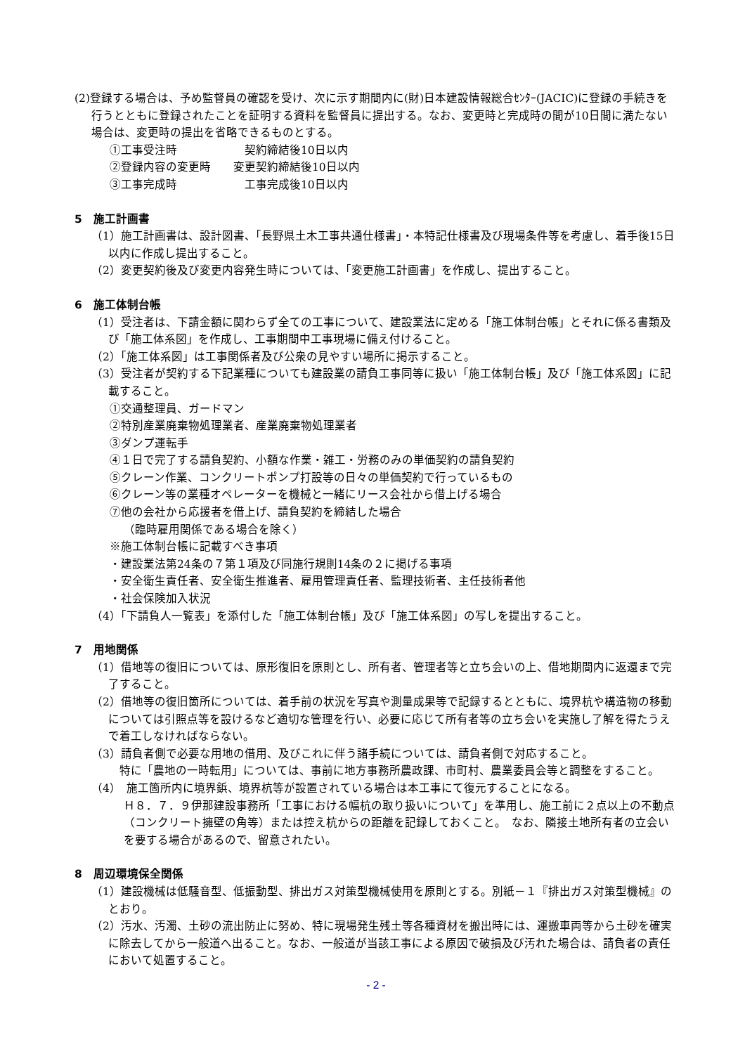(2)登録する場合は、予め監督員の確認を受け、次に示す期間内に(財)日本建設情報総合ｾﾝﾀｰ(JACIC)に登録の手続きを行うとともに登録されたことを証明する資料を監督員に提出する。なお、変更時と完成時の間が10日間に満たない場合は、変更時の提出を省略できるものとする。
①工事受注時　　　　　　契約締結後10日以内
②登録内容の変更時　　変更契約締結後10日以内
③工事完成時　　　　　　工事完成後10日以内
5　施工計画書
（1）施工計画書は、設計図書、「長野県土木工事共通仕様書」・本特記仕様書及び現場条件等を考慮し、着手後15日以内に作成し提出すること。
（2）変更契約後及び変更内容発生時については、「変更施工計画書」を作成し、提出すること。
6　施工体制台帳
（1）受注者は、下請金額に関わらず全ての工事について、建設業法に定める「施工体制台帳」とそれに係る書類及び「施工体系図」を作成し、工事期間中工事現場に備え付けること。
（2）「施工体系図」は工事関係者及び公衆の見やすい場所に掲示すること。
（3）受注者が契約する下記業種についても建設業の請負工事同等に扱い「施工体制台帳」及び「施工体系図」に記載すること。
①交通整理員、ガードマン
②特別産業廃棄物処理業者、産業廃棄物処理業者
③ダンプ運転手
④１日で完了する請負契約、小額な作業・雑工・労務のみの単価契約の請負契約
⑤クレーン作業、コンクリートポンプ打設等の日々の単価契約で行っているもの
⑥クレーン等の業種オペレーターを機械と一緒にリース会社から借上げる場合
⑦他の会社から応援者を借上げ、請負契約を締結した場合
（臨時雇用関係である場合を除く）
※施工体制台帳に記載すべき事項
・建設業法第24条の７第１項及び同施行規則14条の２に掲げる事項
・安全衛生責任者、安全衛生推進者、雇用管理責任者、監理技術者、主任技術者他
・社会保険加入状況
（4）「下請負人一覧表」を添付した「施工体制台帳」及び「施工体系図」の写しを提出すること。
7　用地関係
（1）借地等の復旧については、原形復旧を原則とし、所有者、管理者等と立ち会いの上、借地期間内に返還まで完了すること。
（2）借地等の復旧箇所については、着手前の状況を写真や測量成果等で記録するとともに、境界杭や構造物の移動については引照点等を設けるなど適切な管理を行い、必要に応じて所有者等の立ち会いを実施し了解を得たうえで着工しなければならない。
（3）請負者側で必要な用地の借用、及びこれに伴う諸手続については、請負者側で対応すること。
　特に「農地の一時転用」については、事前に地方事務所農政課、市町村、農業委員会等と調整をすること。
（4）　施工箇所内に境界鋲、境界杭等が設置されている場合は本工事にて復元することになる。
Ｈ８．７．９伊那建設事務所「工事における幅杭の取り扱いについて」を準用し、施工前に２点以上の不動点（コンクリート擁壁の角等）または控え杭からの距離を記録しておくこと。　なお、隣接土地所有者の立会いを要する場合があるので、留意されたい。
8　周辺環境保全関係
（1）建設機械は低騒音型、低振動型、排出ガス対策型機械使用を原則とする。別紙－１『排出ガス対策型機械』のとおり。
（2）汚水、汚濁、土砂の流出防止に努め、特に現場発生残土等各種資材を搬出時には、運搬車両等から土砂を確実に除去してから一般道へ出ること。なお、一般道が当該工事による原因で破損及び汚れた場合は、請負者の責任において処置すること。
- 2 -